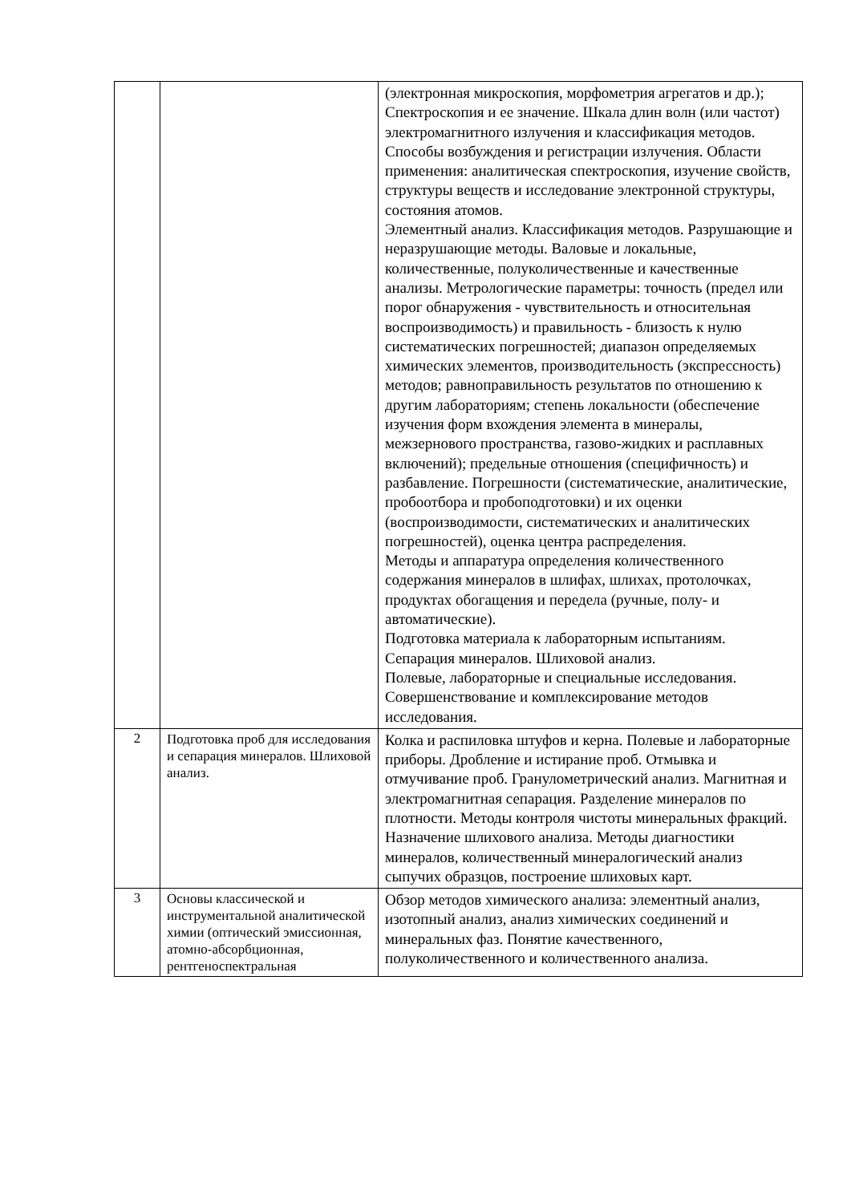| | | (электронная микроскопия, морфометрия агрегатов и др.); Спектроскопия и ее значение. Шкала длин волн (или частот) электромагнитного излучения и классификация методов. Способы возбуждения и регистрации излучения. Области применения: аналитическая спектроскопия, изучение свойств, структуры веществ и исследование электронной структуры, состояния атомов. Элементный анализ. Классификация методов. Разрушающие и неразрушающие методы. Валовые и локальные, количественные, полуколичественные и качественные анализы. Метрологические параметры: точность (предел или порог обнаружения - чувствительность и относительная воспроизводимость) и правильность - близость к нулю систематических погрешностей; диапазон определяемых химических элементов, производительность (экспрессность) методов; равноправильность результатов по отношению к другим лабораториям; степень локальности (обеспечение изучения форм вхождения элемента в минералы, межзернового пространства, газово-жидких и расплавных включений); предельные отношения (специфичность) и разбавление. Погрешности (систематические, аналитические, пробоотбора и пробоподготовки) и их оценки (воспроизводимости, систематических и аналитических погрешностей), оценка центра распределения. Методы и аппаратура определения количественного содержания минералов в шлифах, шлихах, протолочках, продуктах обогащения и передела (ручные, полу- и автоматические). Подготовка материала к лабораторным испытаниям. Сепарация минералов. Шлиховой анализ. Полевые, лабораторные и специальные исследования. Совершенствование и комплексирование методов исследования. |
| 2 | Подготовка проб для исследования и сепарация минералов. Шлиховой анализ. | Колка и распиловка штуфов и керна. Полевые и лабораторные приборы. Дробление и истирание проб. Отмывка и отмучивание проб. Гранулометрический анализ. Магнитная и электромагнитная сепарация. Разделение минералов по плотности. Методы контроля чистоты минеральных фракций. Назначение шлихового анализа. Методы диагностики минералов, количественный минералогический анализ сыпучих образцов, построение шлиховых карт. |
| 3 | Основы классической и инструментальной аналитической химии (оптический эмиссионная, атомно-абсорбционная, рентгеноспектральная | Обзор методов химического анализа: элементный анализ, изотопный анализ, анализ химических соединений и минеральных фаз. Понятие качественного, полуколичественного и количественного анализа. |